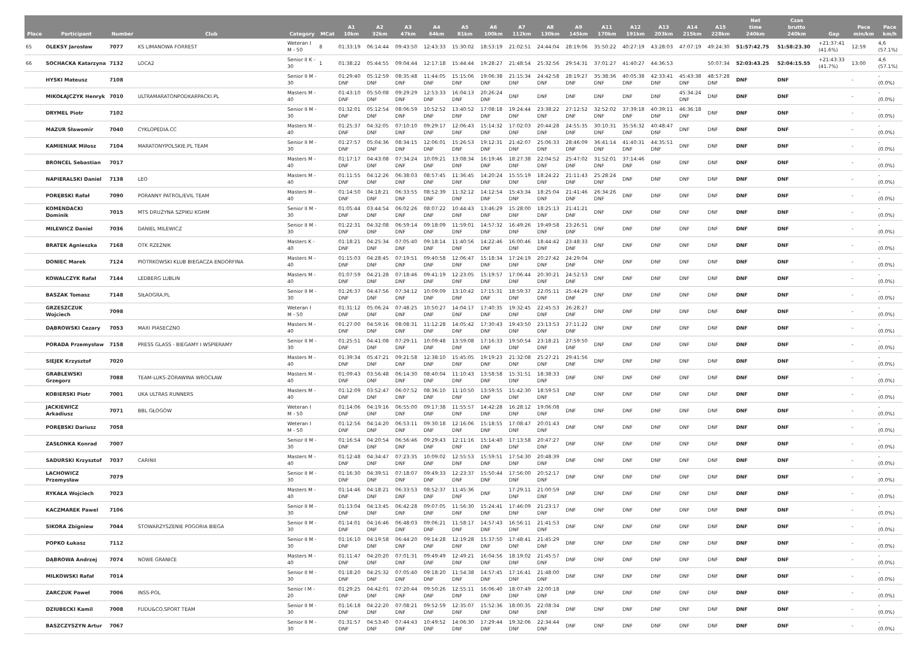| Place | Participant | Number | Club | Category | MCat | A1 10km | A2 32km | A3 47km | A4 64km | A5 81km | A6 100km | A7 112km | A8 130km | A9 145km | A11 170km | A12 191km | A13 203km | A14 215km | A15 228km | Net time 240km | Czas brutto 240km | Gap | Pace min/km | Pace km/h |
| --- | --- | --- | --- | --- | --- | --- | --- | --- | --- | --- | --- | --- | --- | --- | --- | --- | --- | --- | --- | --- | --- | --- | --- | --- |
| 65 | OLEKSY Jarosław | 7077 | KS LIMANOWA FORREST | Weteran I M - 50 | 8 | 01:33:19 | 06:14:44 | 09:43:50 | 12:43:33 | 15:30:02 | 18:53:19 | 21:02:51 | 24:44:04 | 28:19:06 | 35:50:22 | 40:27:19 | 43:28:03 | 47:07:19 | 49:24:30 | 51:57:42.75 | 51:58:23.30 | +21:37:41 (41.6%) | 12:59 | 4,6 (57.1%) |
| 66 | SOCHACKA Katarzyna | 7132 | LOCA2 | Senior II K - 30 | 1 | 01:38:22 | 05:44:55 | 09:04:44 | 12:17:18 | 15:44:44 | 19:28:27 | 21:48:54 | 25:32:56 | 29:54:31 | 37:01:27 | 41:40:27 | 44:36:53 | | 50:07:34 | 52:03:43.25 | 52:04:15.55 | +21:43:33 (41.7%) | 13:00 | 4,6 (57.1%) |
| | HYSKI Mateusz | 7108 | | Senior II M - 30 | | 01:29:40 DNF | 05:12:59 DNF | 08:35:48 DNF | 11:44:05 DNF | 15:15:06 DNF | 19:06:38 DNF | 21:15:34 DNF | 24:42:58 DNF | 28:19:27 DNF | 35:38:36 DNF | 40:05:38 DNF | 42:33:41 DNF | 45:43:38 DNF | 48:57:28 DNF | DNF | DNF | | - | - (0.0%) |
| | MIKOŁAJCZYK Henryk | 7010 | ULTRAMARATONPODKARPACKI.PL | Masters M - 40 | | 01:43:10 DNF | 05:50:08 DNF | 09:29:29 DNF | 12:53:33 DNF | 16:04:13 DNF | 20:26:24 DNF | DNF | DNF | DNF | DNF | DNF | DNF | 45:34:24 DNF | DNF | DNF | DNF | | - | - (0.0%) |
| | DRYMEL Piotr | 7102 | | Senior II M - 30 | | 01:32:01 DNF | 05:12:54 DNF | 08:06:59 DNF | 10:52:52 DNF | 13:40:52 DNF | 17:08:18 DNF | 19:24:44 DNF | 23:38:22 DNF | 27:12:52 DNF | 32:52:02 DNF | 37:39:18 DNF | 40:39:11 DNF | 46:36:18 DNF | DNF | DNF | DNF | | - | - (0.0%) |
| | MAZUR Sławomir | 7040 | CYKLOPEDIA.CC | Masters M - 40 | | 01:25:37 DNF | 04:32:05 DNF | 07:10:10 DNF | 09:29:17 DNF | 12:06:43 DNF | 15:14:32 DNF | 17:02:03 DNF | 20:44:28 DNF | 24:55:35 DNF | 30:10:31 DNF | 35:56:32 DNF | 40:48:47 DNF | DNF | DNF | DNF | DNF | | - | - (0.0%) |
| | KAMIENIAK Miłosz | 7104 | MARATONYPOLSKIE.PL TEAM | Senior II M - 30 | | 01:27:57 DNF | 05:04:36 DNF | 08:34:15 DNF | 12:06:01 DNF | 15:26:53 DNF | 19:12:31 DNF | 21:42:07 DNF | 25:06:33 DNF | 28:46:09 DNF | 36:41:14 DNF | 41:40:31 DNF | 44:35:51 DNF | DNF | DNF | DNF | DNF | | - | - (0.0%) |
| | BRONCEL Sebastian | 7017 | | Masters M - 40 | | 01:17:17 DNF | 04:43:08 DNF | 07:34:24 DNF | 10:09:21 DNF | 13:08:34 DNF | 16:19:46 DNF | 18:27:38 DNF | 22:04:52 DNF | 25:47:02 DNF | 31:52:01 DNF | 37:14:46 DNF | DNF | DNF | DNF | DNF | DNF | | - | - (0.0%) |
| | NAPIERALSKI Daniel | 7138 | LEO | Masters M - 40 | | 01:11:55 DNF | 04:12:26 DNF | 06:38:03 DNF | 08:57:45 DNF | 11:36:45 DNF | 14:20:24 DNF | 15:55:19 DNF | 18:24:22 DNF | 21:11:43 DNF | 25:28:24 DNF | DNF | DNF | DNF | DNF | DNF | DNF | | - | - (0.0%) |
| | PORĘBSKI Rafał | 7090 | PORANNY PATROL/EVIL TEAM | Masters M - 40 | | 01:14:50 DNF | 04:18:21 DNF | 06:33:55 DNF | 08:52:39 DNF | 11:32:12 DNF | 14:12:54 DNF | 15:43:34 DNF | 18:25:04 DNF | 21:41:46 DNF | 26:34:26 DNF | DNF | DNF | DNF | DNF | DNF | DNF | | - | - (0.0%) |
| | KOMENDACKI Dominik | 7015 | MTS DRUŻYNA SZPIKU KGHM | Senior II M - 30 | | 01:05:44 DNF | 03:44:54 DNF | 06:02:26 DNF | 08:07:22 DNF | 10:44:43 DNF | 13:46:29 DNF | 15:28:00 DNF | 18:25:13 DNF | 21:41:21 DNF | DNF | DNF | DNF | DNF | DNF | DNF | DNF | | - | - (0.0%) |
| | MILEWICZ Daniel | 7036 | DANIEL MILEWICZ | Senior II M - 30 | | 01:22:31 DNF | 04:32:08 DNF | 06:59:14 DNF | 09:18:09 DNF | 11:59:01 DNF | 14:57:32 DNF | 16:49:26 DNF | 19:49:58 DNF | 23:26:51 DNF | DNF | DNF | DNF | DNF | DNF | DNF | DNF | | - | - (0.0%) |
| | BRATEK Agnieszka | 7168 | OTK RZEŹNIK | Masters K - 40 | | 01:18:21 DNF | 04:25:34 DNF | 07:05:40 DNF | 09:18:14 DNF | 11:40:56 DNF | 14:22:46 DNF | 16:00:46 DNF | 18:44:42 DNF | 23:48:33 DNF | DNF | DNF | DNF | DNF | DNF | DNF | DNF | | - | - (0.0%) |
| | DONIEC Marek | 7124 | PIOTRKOWSKI KLUB BIEGACZA ENDORFINA | Masters M - 40 | | 01:15:03 DNF | 04:28:45 DNF | 07:19:51 DNF | 09:40:58 DNF | 12:06:47 DNF | 15:18:34 DNF | 17:24:19 DNF | 20:27:42 DNF | 24:29:04 DNF | DNF | DNF | DNF | DNF | DNF | DNF | DNF | | - | - (0.0%) |
| | KOWALCZYK Rafał | 7144 | LEDBERG LUBLIN | Masters M - 40 | | 01:07:59 DNF | 04:21:28 DNF | 07:18:46 DNF | 09:41:19 DNF | 12:23:05 DNF | 15:19:57 DNF | 17:06:44 DNF | 20:30:21 DNF | 24:52:53 DNF | DNF | DNF | DNF | DNF | DNF | DNF | DNF | | - | - (0.0%) |
| | BASZAK Tomasz | 7148 | SIŁAOGRA.PL | Senior II M - 30 | | 01:26:37 DNF | 04:47:56 DNF | 07:34:12 DNF | 10:09:09 DNF | 13:10:42 DNF | 17:15:31 DNF | 18:59:37 DNF | 22:05:11 DNF | 25:44:29 DNF | DNF | DNF | DNF | DNF | DNF | DNF | DNF | | - | - (0.0%) |
| | GRZESZCZUK Wojciech | 7098 | | Weteran I M - 50 | | 01:31:12 DNF | 05:06:24 DNF | 07:48:25 DNF | 10:50:27 DNF | 14:04:17 DNF | 17:40:35 DNF | 19:32:45 DNF | 22:45:53 DNF | 26:28:27 DNF | DNF | DNF | DNF | DNF | DNF | DNF | DNF | | - | - (0.0%) |
| | DĄBROWSKI Cezary | 7053 | MAXI PIASECZNO | Masters M - 40 | | 01:27:00 DNF | 04:59:16 DNF | 08:08:31 DNF | 11:12:28 DNF | 14:05:42 DNF | 17:30:43 DNF | 19:43:50 DNF | 23:13:53 DNF | 27:11:22 DNF | DNF | DNF | DNF | DNF | DNF | DNF | DNF | | - | - (0.0%) |
| | PORADA Przemysław | 7158 | PRESS GLASS - BIEGAMY I WSPIERAMY | Senior II M - 30 | | 01:25:51 DNF | 04:41:08 DNF | 07:29:11 DNF | 10:09:48 DNF | 13:59:08 DNF | 17:16:33 DNF | 19:50:54 DNF | 23:18:21 DNF | 27:59:50 DNF | DNF | DNF | DNF | DNF | DNF | DNF | DNF | | - | - (0.0%) |
| | SIEJEK Krzysztof | 7020 | | Masters M - 40 | | 01:39:34 DNF | 05:47:21 DNF | 09:21:58 DNF | 12:38:10 DNF | 15:45:05 DNF | 19:19:23 DNF | 21:32:08 DNF | 25:27:21 DNF | 29:41:56 DNF | DNF | DNF | DNF | DNF | DNF | DNF | DNF | | - | - (0.0%) |
| | GRABLEWSKI Grzegorz | 7088 | TEAM-LUKS-ŻÓRAWINA WROCŁAW | Masters M - 40 | | 01:09:43 DNF | 03:56:48 DNF | 06:14:30 DNF | 08:40:04 DNF | 11:10:43 DNF | 13:58:58 DNF | 15:31:51 DNF | 18:38:33 DNF | DNF | DNF | DNF | DNF | DNF | DNF | DNF | DNF | | - | - (0.0%) |
| | KOBIERSKI Piotr | 7001 | UKA ULTRAS RUNNERS | Masters M - 40 | | 01:12:09 DNF | 03:52:47 DNF | 06:07:52 DNF | 08:36:10 DNF | 11:10:50 DNF | 13:59:55 DNF | 15:42:30 DNF | 18:59:53 DNF | DNF | DNF | DNF | DNF | DNF | DNF | DNF | DNF | | - | - (0.0%) |
| | JACKIEWICZ Arkadiusz | 7071 | BBL GŁOGÓW | Weteran I M - 50 | | 01:14:06 DNF | 04:19:16 DNF | 06:55:00 DNF | 09:17:38 DNF | 11:55:57 DNF | 14:42:28 DNF | 16:28:12 DNF | 19:06:08 DNF | DNF | DNF | DNF | DNF | DNF | DNF | DNF | DNF | | - | - (0.0%) |
| | PORĘBSKI Dariusz | 7058 | | Weteran I M - 50 | | 01:12:56 DNF | 04:14:20 DNF | 06:53:11 DNF | 09:30:18 DNF | 12:16:06 DNF | 15:18:55 DNF | 17:08:47 DNF | 20:01:43 DNF | DNF | DNF | DNF | DNF | DNF | DNF | DNF | DNF | | - | - (0.0%) |
| | ZASŁONKA Konrad | 7007 | | Senior II M - 30 | | 01:16:54 DNF | 04:20:54 DNF | 06:56:46 DNF | 09:29:43 DNF | 12:11:16 DNF | 15:14:40 DNF | 17:13:58 DNF | 20:47:27 DNF | DNF | DNF | DNF | DNF | DNF | DNF | DNF | DNF | | - | - (0.0%) |
| | SADURSKI Krzysztof | 7037 | CARINII | Masters M - 40 | | 01:12:48 DNF | 04:34:47 DNF | 07:23:35 DNF | 10:09:02 DNF | 12:55:53 DNF | 15:59:51 DNF | 17:54:30 DNF | 20:48:39 DNF | DNF | DNF | DNF | DNF | DNF | DNF | DNF | DNF | | - | - (0.0%) |
| | LACHOWICZ Przemysław | 7079 | | Senior II M - 30 | | 01:16:30 DNF | 04:39:51 DNF | 07:18:07 DNF | 09:49:33 DNF | 12:23:37 DNF | 15:50:44 DNF | 17:56:00 DNF | 20:52:17 DNF | DNF | DNF | DNF | DNF | DNF | DNF | DNF | DNF | | - | - (0.0%) |
| | RYKAŁA Wojciech | 7023 | | Masters M - 40 | | 01:14:46 DNF | 04:18:21 DNF | 06:33:53 DNF | 08:52:37 DNF | 11:45:36 DNF | DNF | 17:29:11 DNF | 21:00:59 DNF | DNF | DNF | DNF | DNF | DNF | DNF | DNF | DNF | | - | - (0.0%) |
| | KACZMAREK Pawel | 7106 | | Senior II M - 30 | | 01:13:04 DNF | 04:13:45 DNF | 06:42:28 DNF | 09:07:05 DNF | 11:56:30 DNF | 15:24:41 DNF | 17:46:09 DNF | 21:23:17 DNF | DNF | DNF | DNF | DNF | DNF | DNF | DNF | DNF | | - | - (0.0%) |
| | SIKORA Zbigniew | 7044 | STOWARZYSZENIE POGORIA BIEGA | Senior II M - 30 | | 01:14:01 DNF | 04:16:46 DNF | 06:48:03 DNF | 09:06:21 DNF | 11:58:17 DNF | 14:57:43 DNF | 16:56:11 DNF | 21:41:53 DNF | DNF | DNF | DNF | DNF | DNF | DNF | DNF | DNF | | - | - (0.0%) |
| | POPKO Łukasz | 7112 | | Senior II M - 30 | | 01:16:10 DNF | 04:19:58 DNF | 06:44:20 DNF | 09:14:28 DNF | 12:19:28 DNF | 15:37:50 DNF | 17:48:41 DNF | 21:45:29 DNF | DNF | DNF | DNF | DNF | DNF | DNF | DNF | DNF | | - | - (0.0%) |
| | DĄBROWA Andrzej | 7074 | NOWE GRANICE | Masters M - 40 | | 01:11:47 DNF | 04:20:20 DNF | 07:01:31 DNF | 09:49:49 DNF | 12:49:21 DNF | 16:04:56 DNF | 18:19:02 DNF | 21:45:57 DNF | DNF | DNF | DNF | DNF | DNF | DNF | DNF | DNF | | - | - (0.0%) |
| | MILKOWSKI Rafał | 7014 | | Senior II M - 30 | | 01:18:20 DNF | 04:25:32 DNF | 07:05:40 DNF | 09:18:20 DNF | 11:54:38 DNF | 14:57:45 DNF | 17:16:41 DNF | 21:48:00 DNF | DNF | DNF | DNF | DNF | DNF | DNF | DNF | DNF | | - | - (0.0%) |
| | ZARCZUK Paweł | 7006 | INSS-POL | Senior I M - 20 | | 01:29:25 DNF | 04:42:01 DNF | 07:20:44 DNF | 09:50:26 DNF | 12:55:11 DNF | 16:06:40 DNF | 18:07:49 DNF | 22:00:18 DNF | DNF | DNF | DNF | DNF | DNF | DNF | DNF | DNF | | - | - (0.0%) |
| | DZIUBECKI Kamil | 7008 | FUDU&CO.SPORT TEAM | Senior II M - 30 | | 01:16:18 DNF | 04:22:20 DNF | 07:08:21 DNF | 09:52:59 DNF | 12:35:07 DNF | 15:52:36 DNF | 18:00:35 DNF | 22:08:34 DNF | DNF | DNF | DNF | DNF | DNF | DNF | DNF | DNF | | - | - (0.0%) |
| | BASZCZYSZYN Artur | 7067 | | Senior II M - 30 | | 01:31:57 DNF | 04:53:40 DNF | 07:44:43 DNF | 10:49:52 DNF | 14:06:30 DNF | 17:29:44 DNF | 19:32:06 DNF | 22:34:44 DNF | DNF | DNF | DNF | DNF | DNF | DNF | DNF | DNF | | - | - (0.0%) |